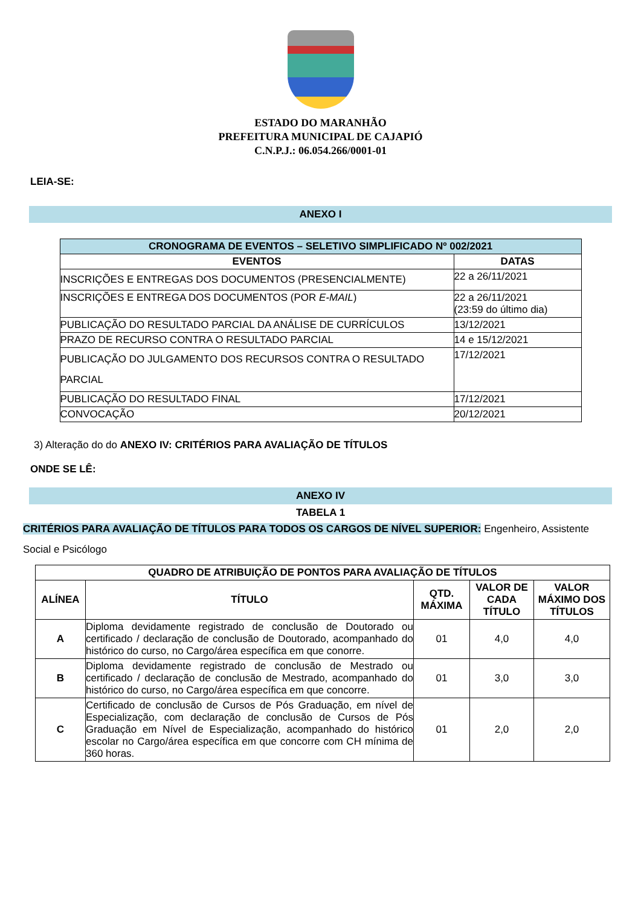ESTADO DO MARANHÃO
PREFEITURA MUNICIPAL DE CAJAPIÓ
C.N.P.J.: 06.054.266/0001-01
LEIA-SE:
ANEXO I
| CRONOGRAMA DE EVENTOS – SELETIVO SIMPLIFICADO Nº 002/2021 | |
| --- | --- |
| EVENTOS | DATAS |
| INSCRIÇÕES E ENTREGAS DOS DOCUMENTOS (PRESENCIALMENTE) | 22 a 26/11/2021 |
| INSCRIÇÕES E ENTREGA DOS DOCUMENTOS (POR E-MAIL ) | 22 a 26/11/2021 (23:59 do último dia) |
| PUBLICAÇÃO DO RESULTADO PARCIAL DA ANÁLISE DE CURRÍCULOS | 13/12/2021 |
| PRAZO DE RECURSO CONTRA O RESULTADO PARCIAL | 14 e 15/12/2021 |
| PUBLICAÇÃO DO JULGAMENTO DOS RECURSOS CONTRA O RESULTADO PARCIAL | 17/12/2021 |
| PUBLICAÇÃO DO RESULTADO FINAL | 17/12/2021 |
| CONVOCAÇÃO | 20/12/2021 |
3) Alteração do do ANEXO IV: CRITÉRIOS PARA AVALIAÇÃO DE TÍTULOS
ONDE SE LÊ:
ANEXO IV
TABELA 1
CRITÉRIOS PARA AVALIAÇÃO DE TÍTULOS PARA TODOS OS CARGOS DE NÍVEL SUPERIOR: Engenheiro, Assistente Social e Psicólogo
| QUADRO DE ATRIBUIÇÃO DE PONTOS PARA AVALIAÇÃO DE TÍTULOS | | | | |
| --- | --- | --- | --- | --- |
| ALÍNEA | TÍTULO | QTD. MÁXIMA | VALOR DE CADA TÍTULO | VALOR MÁXIMO DOS TÍTULOS |
| A | Diploma devidamente registrado de conclusão de Doutorado ou certificado / declaração de conclusão de Doutorado, acompanhado do histórico do curso, no Cargo/área específica em que conorre. | 01 | 4,0 | 4,0 |
| B | Diploma devidamente registrado de conclusão de Mestrado ou certificado / declaração de conclusão de Mestrado, acompanhado do histórico do curso, no Cargo/área específica em que concorre. | 01 | 3,0 | 3,0 |
| C | Certificado de conclusão de Cursos de Pós Graduação, em nível de Especialização, com declaração de conclusão de Cursos de Pós Graduação em Nível de Especialização, acompanhado do histórico escolar no Cargo/área específica em que concorre com CH mínima de 360 horas. | 01 | 2,0 | 2,0 |